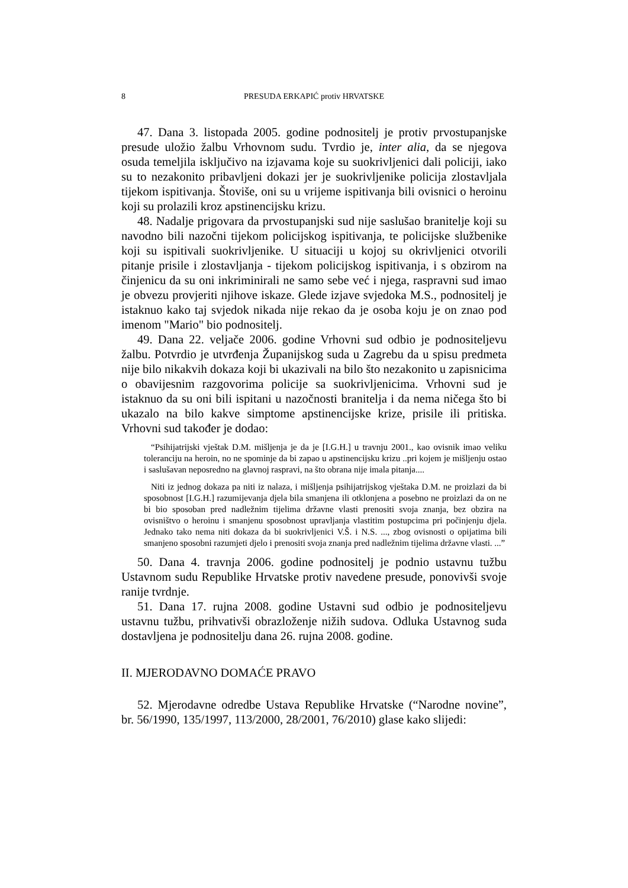8 PRESUDA ERKAPIĆ protiv HRVATSKE
47. Dana 3. listopada 2005. godine podnositelj je protiv prvostupanjske presude uložio žalbu Vrhovnom sudu. Tvrdio je, inter alia, da se njegova osuda temeljila isključivo na izjavama koje su suokrivljenici dali policiji, iako su to nezakonito pribavljeni dokazi jer je suokrivljenike policija zlostavljala tijekom ispitivanja. Štoviše, oni su u vrijeme ispitivanja bili ovisnici o heroinu koji su prolazili kroz apstinencijsku krizu.
48. Nadalje prigovara da prvostupanjski sud nije saslušao branitelje koji su navodno bili nazočni tijekom policijskog ispitivanja, te policijske službenike koji su ispitivali suokrivljenike. U situaciji u kojoj su okrivljenici otvorili pitanje prisile i zlostavljanja - tijekom policijskog ispitivanja, i s obzirom na činjenicu da su oni inkriminirali ne samo sebe već i njega, raspravni sud imao je obvezu provjeriti njihove iskaze. Glede izjave svjedoka M.S., podnositelj je istaknuo kako taj svjedok nikada nije rekao da je osoba koju je on znao pod imenom "Mario" bio podnositelj.
49. Dana 22. veljače 2006. godine Vrhovni sud odbio je podnositeljevu žalbu. Potvrdio je utvrđenja Županijskog suda u Zagrebu da u spisu predmeta nije bilo nikakvih dokaza koji bi ukazivali na bilo što nezakonito u zapisnicima o obavijesnim razgovorima policije sa suokrivljenicima. Vrhovni sud je istaknuo da su oni bili ispitani u nazočnosti branitelja i da nema ničega što bi ukazalo na bilo kakve simptome apstinencijske krize, prisile ili pritiska. Vrhovni sud također je dodao:
“Psihijatrijski vještak D.M. mišljenja je da je [I.G.H.] u travnju 2001., kao ovisnik imao veliku toleranciju na heroin, no ne spominje da bi zapao u apstinencijsku krizu ..pri kojem je mišljenju ostao i saslušavan neposredno na glavnoj raspravi, na što obrana nije imala pitanja....
Niti iz jednog dokaza pa niti iz nalaza, i mišljenja psihijatrijskog vještaka D.M. ne proizlazi da bi sposobnost [I.G.H.] razumijevanja djela bila smanjena ili otklonjena a posebno ne proizlazi da on ne bi bio sposoban pred nadležnim tijelima državne vlasti prenositi svoja znanja, bez obzira na ovisništvo o heroinu i smanjenu sposobnost upravljanja vlastitim postupcima pri počinjenju djela. Jednako tako nema niti dokaza da bi suokrivljenici V.Š. i N.S. ..., zbog ovisnosti o opijatima bili smanjeno sposobni razumjeti djelo i prenositi svoja znanja pred nadležnim tijelima državne vlasti. ...”
50. Dana 4. travnja 2006. godine podnositelj je podnio ustavnu tužbu Ustavnom sudu Republike Hrvatske protiv navedene presude, ponovivši svoje ranije tvrdnje.
51. Dana 17. rujna 2008. godine Ustavni sud odbio je podnositeljevu ustavnu tužbu, prihvativši obrazloženje nižih sudova. Odluka Ustavnog suda dostavljena je podnositelju dana 26. rujna 2008. godine.
II. MJERODAVNO DOMAĆE PRAVO
52. Mjerodavne odredbe Ustava Republike Hrvatske (“Narodne novine”, br. 56/1990, 135/1997, 113/2000, 28/2001, 76/2010) glase kako slijedi: